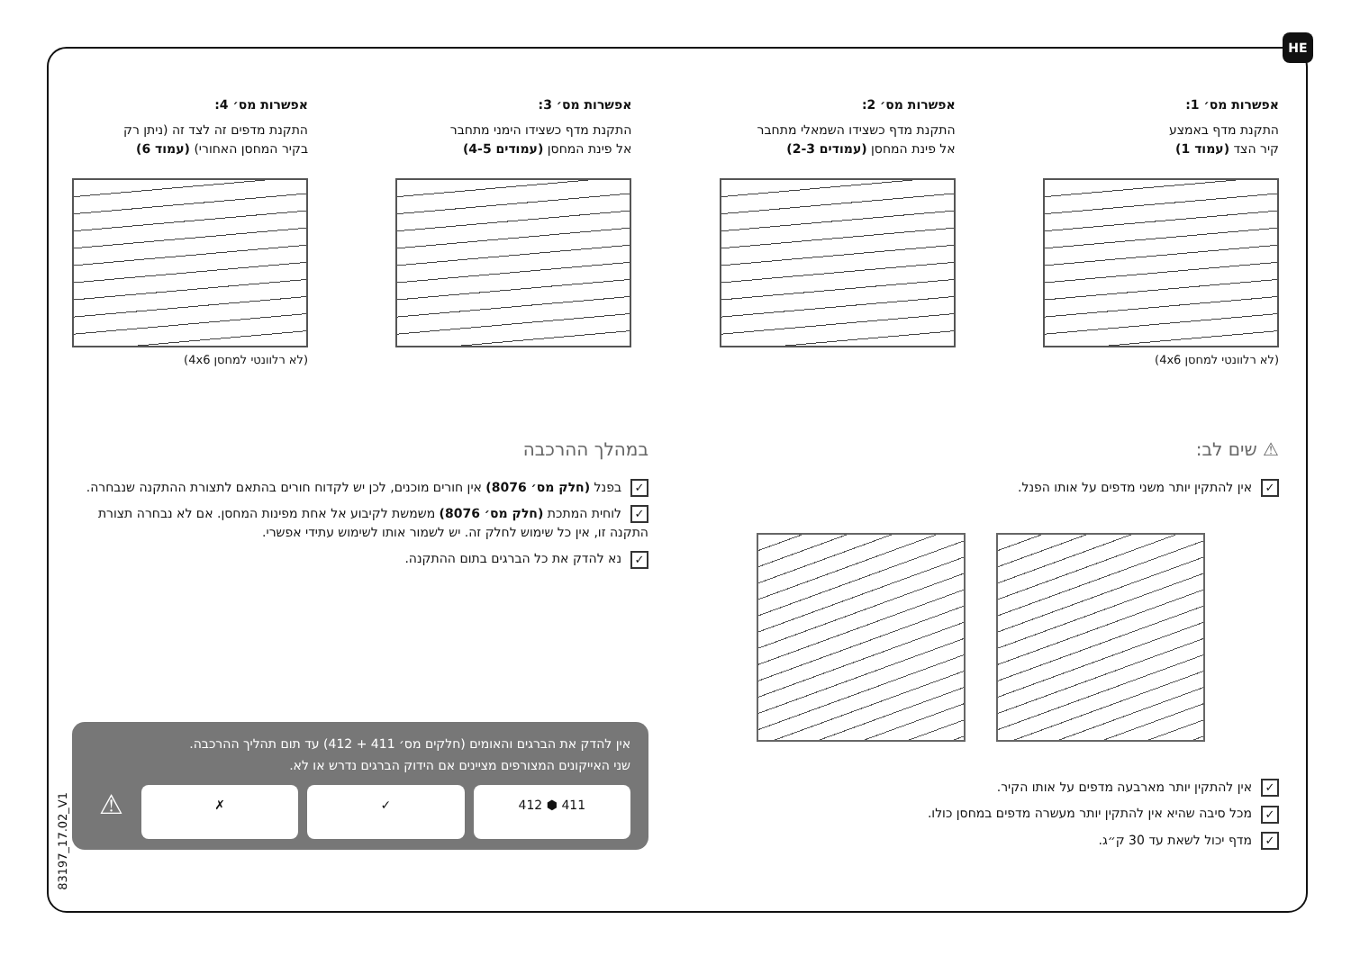HE
אפשרות מס׳ 1:
התקנת מדף באמצע
קיר הצד (עמוד 1)
(לא רלוונטי למחסן 4x6)
אפשרות מס׳ 2:
התקנת מדף כשצידו השמאלי מתחבר
אל פינת המחסן (עמודים 2-3)
אפשרות מס׳ 3:
התקנת מדף כשצידו הימני מתחבר
אל פינת המחסן (עמודים 4-5)
אפשרות מס׳ 4:
התקנת מדפים זה לצד זה (ניתן רק
בקיר המחסן האחורי) (עמוד 6)
(לא רלוונטי למחסן 4x6)
⚠ שים לב:
✓ אין להתקין יותר משני מדפים על אותו הפנל.
✓ אין להתקין יותר מארבעה מדפים על אותו הקיר.
✓ מכל סיבה שהיא אין להתקין יותר מעשרה מדפים במחסן כולו.
✓ מדף יכול לשאת עד 30 ק״ג.
במהלך ההרכבה
✓ בפנל (חלק מס׳ 8076) אין חורים מוכנים, לכן יש לקדוח חורים בהתאם לתצורת ההתקנה שנבחרה.
✓ לוחית המתכת (חלק מס׳ 8076) משמשת לקיבוע אל אחת מפינות המחסן. אם לא נבחרה תצורת התקנה זו, אין כל שימוש לחלק זה. יש לשמור אותו לשימוש עתידי אפשרי.
✓ נא להדק את כל הברגים בתום ההתקנה.
אין להדק את הברגים והאומים (חלקים מס׳ 411 + 412) עד תום תהליך ההרכבה.
שני האייקונים המצורפים מציינים אם הידוק הברגים נדרש או לא.
411 ⬢ 412 ✓ ✗
⚠
83197_17.02_V1